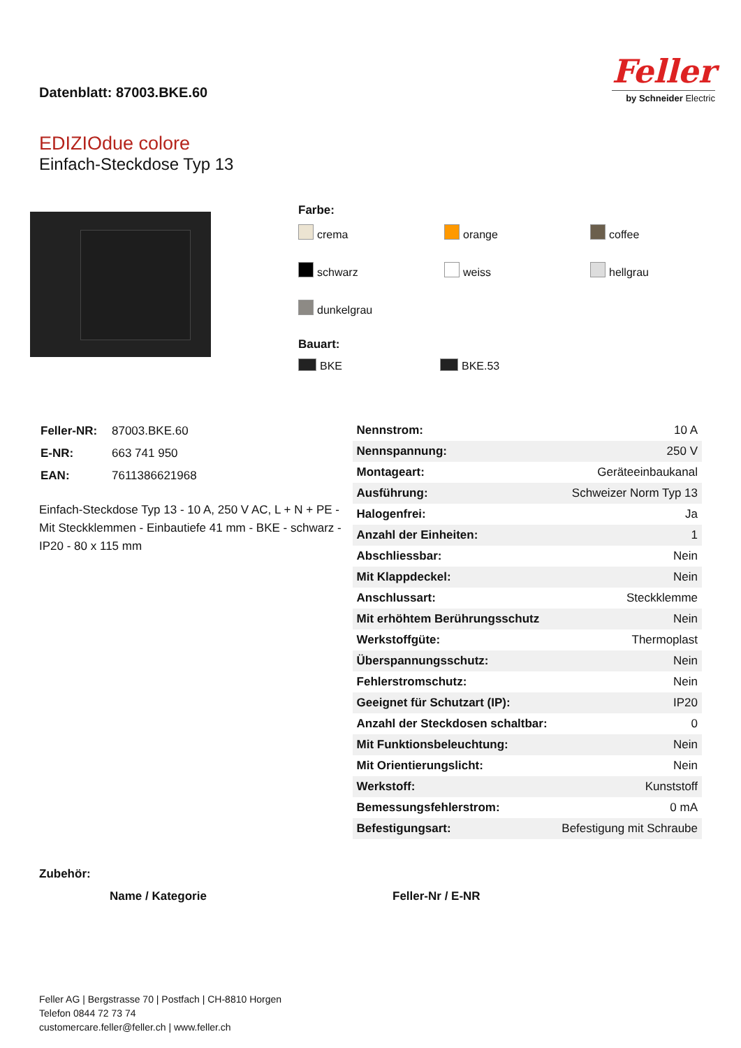Datenblatt: 87003.BKE.60
Feller
by Schneider Electric
EDIZIOdue colore
Einfach-Steckdose Typ 13
Farbe:
crema orange coffee schwarz weiss hellgrau dunkelgrau
Bauart:
BKE BKE.53
| Feller-NR: | 87003.BKE.60 |
| E-NR: | 663 741 950 |
| EAN: | 7611386621968 |
Einfach-Steckdose Typ 13 - 10 A, 250 V AC, L + N + PE - Mit Steckklemmen - Einbautiefe 41 mm - BKE - schwarz - IP20 - 80 x 115 mm
| Nennstrom: | 10 A |
| Nennspannung: | 250 V |
| Montageart: | Geräteeinbaukanal |
| Ausführung: | Schweizer Norm Typ 13 |
| Halogenfrei: | Ja |
| Anzahl der Einheiten: | 1 |
| Abschliessbar: | Nein |
| Mit Klappdeckel: | Nein |
| Anschlussart: | Steckklemme |
| Mit erhöhtem Berührungsschutz | Nein |
| Werkstoffgüte: | Thermoplast |
| Überspannungsschutz: | Nein |
| Fehlerstromschutz: | Nein |
| Geeignet für Schutzart (IP): | IP20 |
| Anzahl der Steckdosen schaltbar: | 0 |
| Mit Funktionsbeleuchtung: | Nein |
| Mit Orientierungslicht: | Nein |
| Werkstoff: | Kunststoff |
| Bemessungsfehlerstrom: | 0 mA |
| Befestigungsart: | Befestigung mit Schraube |
Zubehör:
Name / Kategorie Feller-Nr / E-NR
Feller AG | Bergstrasse 70 | Postfach | CH-8810 Horgen
Telefon 0844 72 73 74
customercare.feller@feller.ch | www.feller.ch